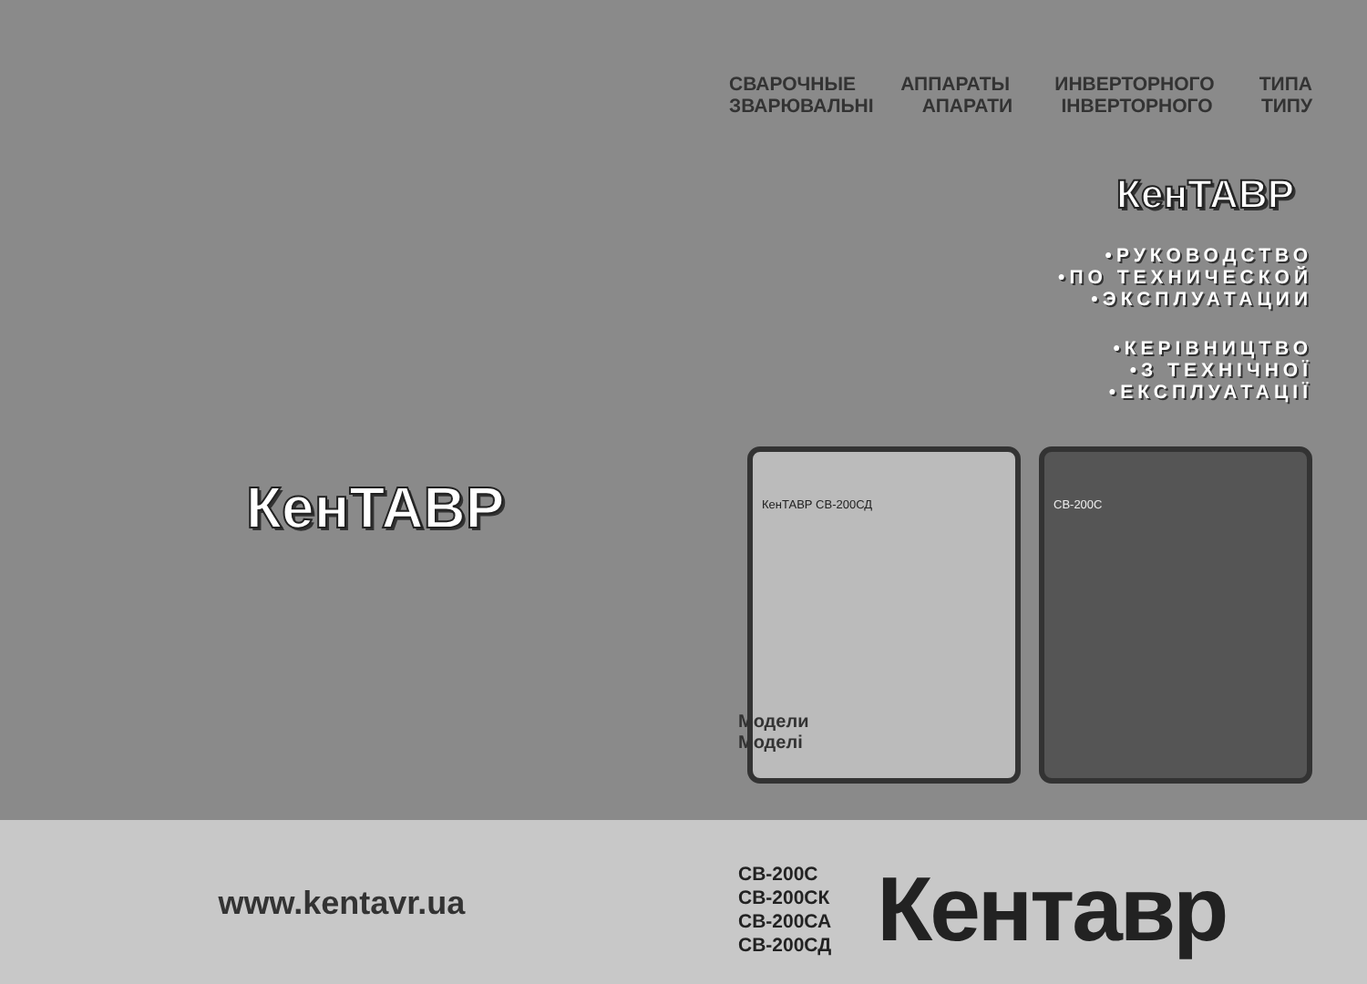КенТАВР
www.kentavr.ua
СВАРОЧНЫЕ АППАРАТЫ ИНВЕРТОРНОГО ТИПА
ЗВАРЮВАЛЬНІ АПАРАТИ ІНВЕРТОРНОГО ТИПУ
КенТАВР
•РУКОВОДСТВО
•ПО ТЕХНИЧЕСКОЙ
•ЭКСПЛУАТАЦИИ
•КЕРІВНИЦТВО
•З ТЕХНІЧНОЇ
•ЕКСПЛУАТАЦІЇ
КенТАВР СВ-200СД СВ-200С
Модели
Моделі
СВ-200С
СВ-200СК
СВ-200СА
СВ-200СД
Кентавр